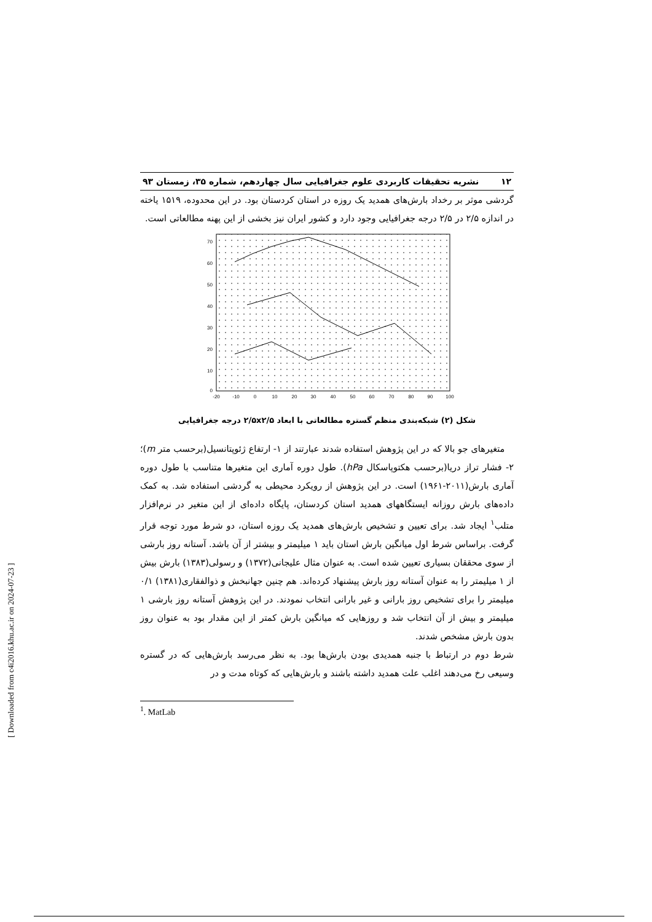۱۲ نشریه تحقیقات کاربردی علوم جغرافیایی سال چهاردهم، شماره ۳۵، زمستان ۹۳
گردشی موثر بر رخداد بارش‌های همدید یک روزه در استان کردستان بود. در این محدوده، ۱۵۱۹ یاخته در اندازه ۲/۵ در ۲/۵ درجه جغرافیایی وجود دارد و کشور ایران نیز بخشی از این پهنه مطالعاتی است.
70
60
50
40
30
20
10
0
-20
-10
0
10
20
30
40
50
60
70
80
90
100
شکل (۲) شبکه‌بندی منظم گستره مطالعاتی با ابعاد ۲/۵x۲/۵ درجه جغرافیایی
متغیرهای جو بالا که در این پژوهش استفاده شدند عبارتند از ۱- ارتفاع ژئوپتانسیل(برحسب متر m)؛ ۲- فشار تراز دریا(برحسب هکتوپاسکال hPa). طول دوره آماری این متغیرها متناسب با طول دوره آماری بارش(۲۰۱۱-۱۹۶۱) است. در این پژوهش از رویکرد محیطی به گردشی استفاده شد. به کمک داده‌های بارش روزانه ایستگاههای همدید استان کردستان، پایگاه داده‌ای از این متغیر در نرم‌افزار متلب<sup>۱</sup> ایجاد شد. برای تعیین و تشخیص بارش‌های همدید یک روزه استان، دو شرط مورد توجه قرار گرفت. براساس شرط اول میانگین بارش استان باید ۱ میلیمتر و بیشتر از آن باشد. آستانه روز بارشی از سوی محققان بسیاری تعیین شده است. به عنوان مثال علیجانی(۱۳۷۲) و رسولی(۱۳۸۳) بارش بیش از ۱ میلیمتر را به عنوان آستانه روز بارش پیشنهاد کرده‌اند. هم چنین جهانبخش و ذوالفقاری(۱۳۸۱) ۰/۱ میلیمتر را برای تشخیص روز بارانی و غیر بارانی انتخاب نمودند. در این پژوهش آستانه روز بارشی ۱ میلیمتر و بیش از آن انتخاب شد و روزهایی که میانگین بارش کمتر از این مقدار بود به عنوان روز بدون بارش مشخص شدند.
شرط دوم در ارتباط با جنبه همدیدی بودن بارش‌ها بود. به نظر می‌رسد بارش‌هایی که در گستره وسیعی رخ می‌دهند اغلب علت همدید داشته باشند و بارش‌هایی که کوتاه مدت و در
<sup>1</sup>. MatLab
[ Downloaded from c4i2016.khu.ac.ir on 2024-07-23 ]